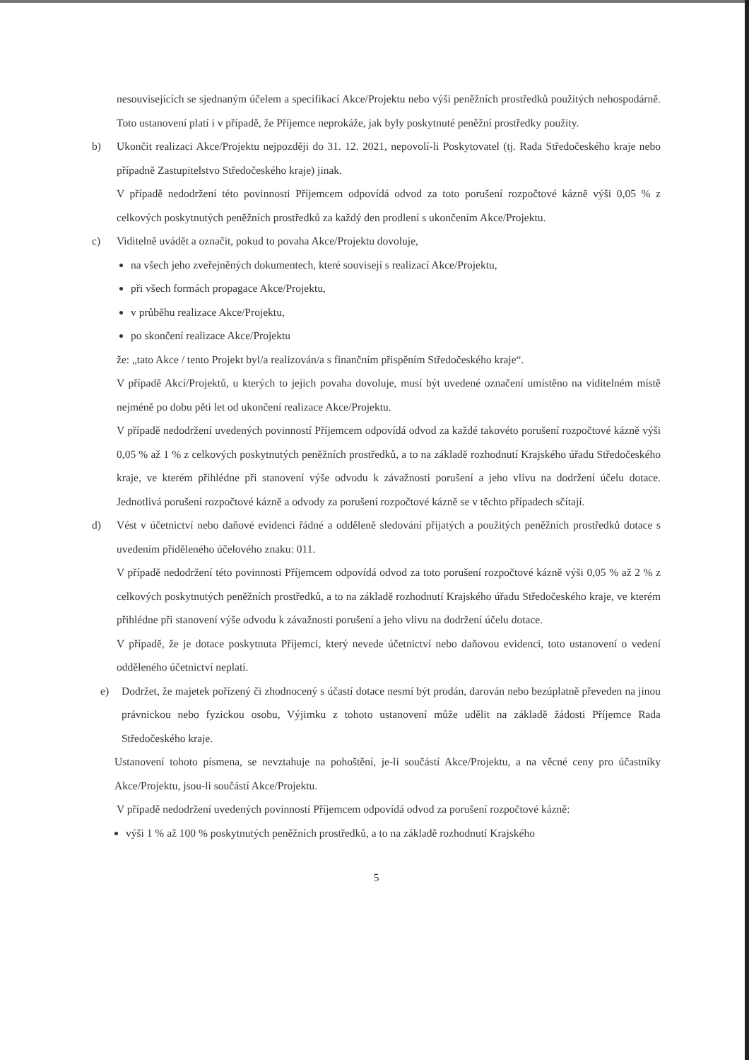nesouvisejících se sjednaným účelem a specifikací Akce/Projektu nebo výši peněžních prostředků použitých nehospodárně. Toto ustanovení platí i v případě, že Příjemce neprokáže, jak byly poskytnuté peněžní prostředky použity.
b) Ukončit realizaci Akce/Projektu nejpozději do 31. 12. 2021, nepovolí-li Poskytovatel (tj. Rada Středočeského kraje nebo případně Zastupitelstvo Středočeského kraje) jinak.
V případě nedodržení této povinnosti Příjemcem odpovídá odvod za toto porušení rozpočtové kázně výši 0,05 % z celkových poskytnutých peněžních prostředků za každý den prodlení s ukončením Akce/Projektu.
c) Viditelně uvádět a označit, pokud to povaha Akce/Projektu dovoluje,
na všech jeho zveřejněných dokumentech, které souvisejí s realizací Akce/Projektu,
při všech formách propagace Akce/Projektu,
v průběhu realizace Akce/Projektu,
po skončení realizace Akce/Projektu
že: „tato Akce / tento Projekt byl/a realizován/a s finančním přispěním Středočeského kraje“.
V případě Akcí/Projektů, u kterých to jejich povaha dovoluje, musí být uvedené označení umístěno na viditelném místě nejméně po dobu pěti let od ukončení realizace Akce/Projektu.
V případě nedodržení uvedených povinností Příjemcem odpovídá odvod za každé takovéto porušení rozpočtové kázně výši 0,05 % až 1 % z celkových poskytnutých peněžních prostředků, a to na základě rozhodnutí Krajského úřadu Středočeského kraje, ve kterém přihlédne při stanovení výše odvodu k závažnosti porušení a jeho vlivu na dodržení účelu dotace. Jednotlivá porušení rozpočtové kázně a odvody za porušení rozpočtové kázně se v těchto případech sčítají.
d) Vést v účetnictví nebo daňové evidenci řádné a odděleně sledování přijatých a použitých peněžních prostředků dotace s uvedením přiděleného účelového znaku: 011.
V případě nedodržení této povinnosti Příjemcem odpovídá odvod za toto porušení rozpočtové kázně výši 0,05 % až 2 % z celkových poskytnutých peněžních prostředků, a to na základě rozhodnutí Krajského úřadu Středočeského kraje, ve kterém přihlédne při stanovení výše odvodu k závažnosti porušení a jeho vlivu na dodržení účelu dotace.
V případě, že je dotace poskytnuta Příjemci, který nevede účetnictví nebo daňovou evidenci, toto ustanovení o vedení odděleného účetnictví neplatí.
e) Dodržet, že majetek pořízený či zhodnocený s účastí dotace nesmí být prodán, darován nebo bezúplatně převeden na jinou právnickou nebo fyzickou osobu, Výjimku z tohoto ustanovení může udělit na základě žádosti Příjemce Rada Středočeského kraje.
Ustanovení tohoto písmena, se nevztahuje na pohoštění, je-li součástí Akce/Projektu, a na věcné ceny pro účastníky Akce/Projektu, jsou-li součástí Akce/Projektu.
V případě nedodržení uvedených povinností Příjemcem odpovídá odvod za porušení rozpočtové kázně:
výši 1 % až 100 % poskytnutých peněžních prostředků, a to na základě rozhodnutí Krajského
5